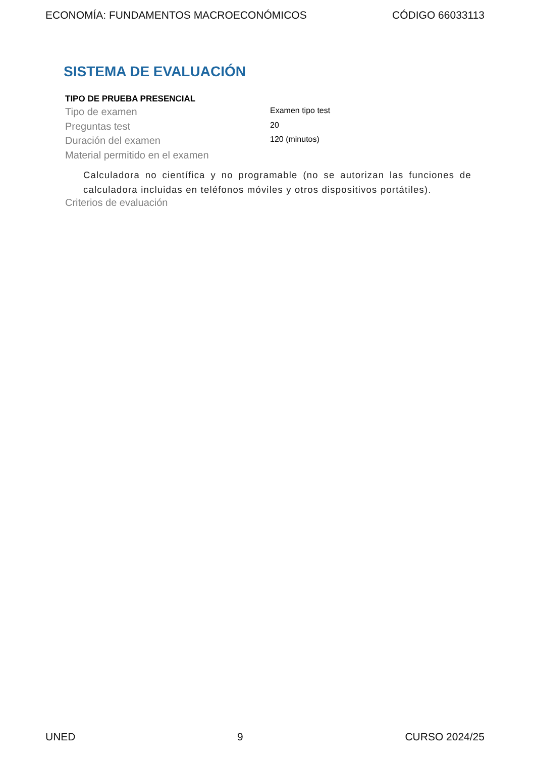ECONOMÍA: FUNDAMENTOS MACROECONÓMICOS CÓDIGO 66033113
SISTEMA DE EVALUACIÓN
TIPO DE PRUEBA PRESENCIAL
Tipo de examen
Examen tipo test
Preguntas test
20
Duración del examen
120 (minutos)
Material permitido en el examen
Calculadora no científica y no programable (no se autorizan las funciones de calculadora incluidas en teléfonos móviles y otros dispositivos portátiles).
Criterios de evaluación
UNED 9 CURSO 2024/25